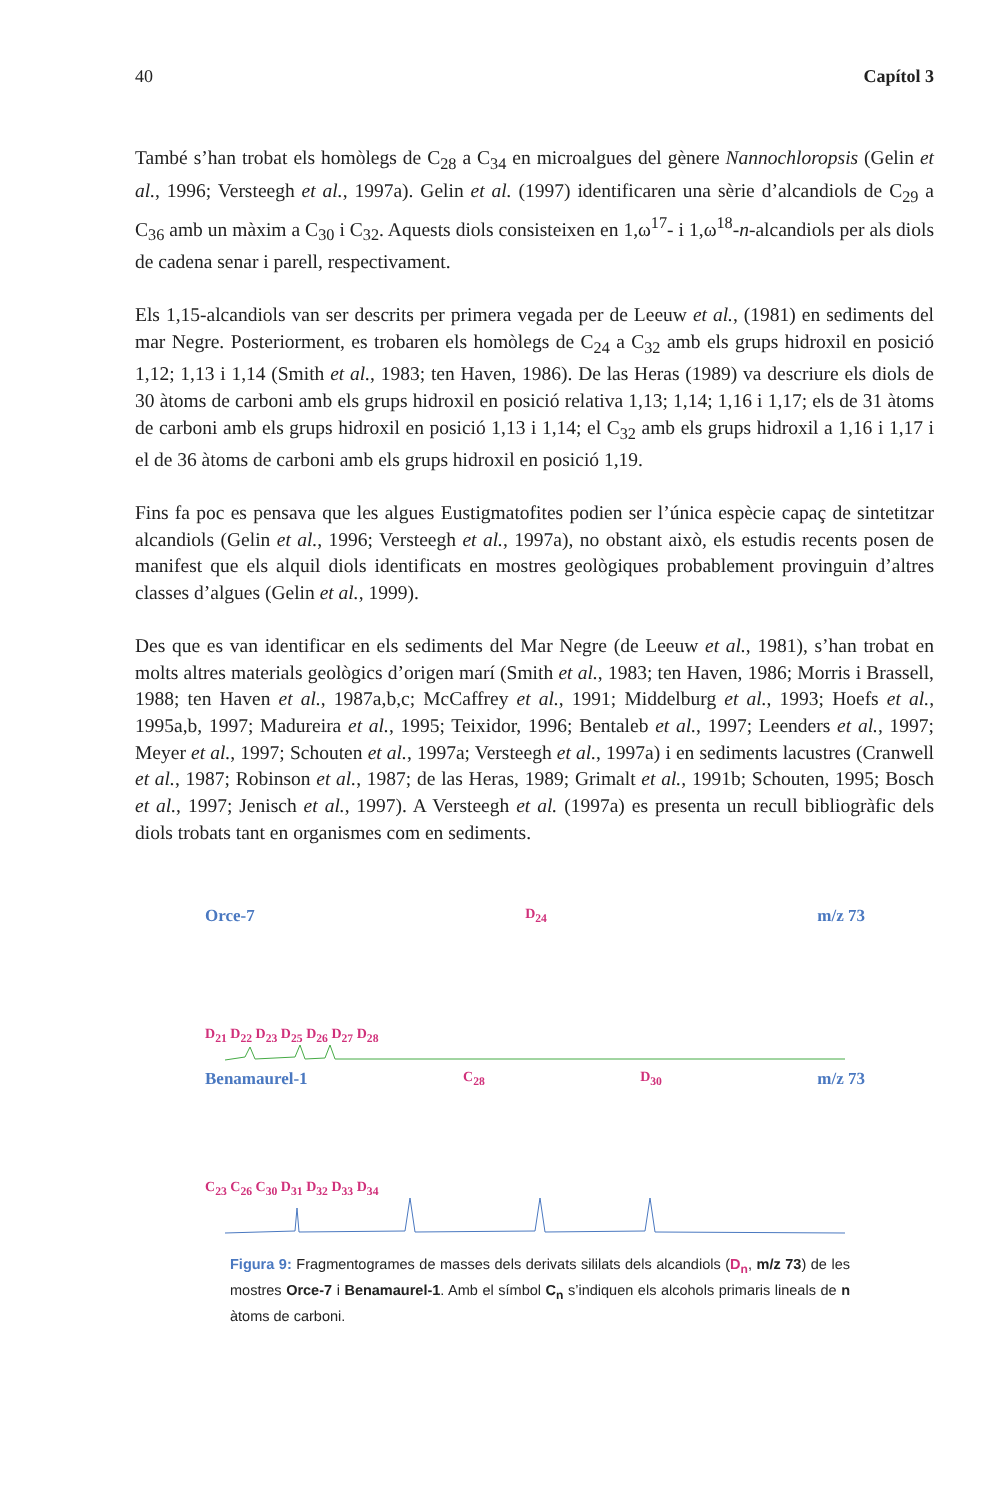40 Capítol 3
També s’han trobat els homòlegs de C<sub>28</sub> a C<sub>34</sub> en microalgues del gènere Nannochloropsis (Gelin et al., 1996; Versteegh et al., 1997a). Gelin et al. (1997) identificaren una sèrie d’alcandiols de C<sub>29</sub> a C<sub>36</sub> amb un màxim a C<sub>30</sub> i C<sub>32</sub>. Aquests diols consisteixen en 1,ω<sup>17</sup>- i 1,ω<sup>18</sup>-n-alcandiols per als diols de cadena senar i parell, respectivament.
Els 1,15-alcandiols van ser descrits per primera vegada per de Leeuw et al., (1981) en sediments del mar Negre. Posteriorment, es trobaren els homòlegs de C<sub>24</sub> a C<sub>32</sub> amb els grups hidroxil en posició 1,12; 1,13 i 1,14 (Smith et al., 1983; ten Haven, 1986). De las Heras (1989) va descriure els diols de 30 àtoms de carboni amb els grups hidroxil en posició relativa 1,13; 1,14; 1,16 i 1,17; els de 31 àtoms de carboni amb els grups hidroxil en posició 1,13 i 1,14; el C<sub>32</sub> amb els grups hidroxil a 1,16 i 1,17 i el de 36 àtoms de carboni amb els grups hidroxil en posició 1,19.
Fins fa poc es pensava que les algues Eustigmatofites podien ser l’única espècie capaç de sintetitzar alcandiols (Gelin et al., 1996; Versteegh et al., 1997a), no obstant això, els estudis recents posen de manifest que els alquil diols identificats en mostres geològiques probablement provinguin d’altres classes d’algues (Gelin et al., 1999).
Des que es van identificar en els sediments del Mar Negre (de Leeuw et al., 1981), s’han trobat en molts altres materials geològics d’origen marí (Smith et al., 1983; ten Haven, 1986; Morris i Brassell, 1988; ten Haven et al., 1987a,b,c; McCaffrey et al., 1991; Middelburg et al., 1993; Hoefs et al., 1995a,b, 1997; Madureira et al., 1995; Teixidor, 1996; Bentaleb et al., 1997; Leenders et al., 1997; Meyer et al., 1997; Schouten et al., 1997a; Versteegh et al., 1997a) i en sediments lacustres (Cranwell et al., 1987; Robinson et al., 1987; de las Heras, 1989; Grimalt et al., 1991b; Schouten, 1995; Bosch et al., 1997; Jenisch et al., 1997). A Versteegh et al. (1997a) es presenta un recull bibliogràfic dels diols trobats tant en organismes com en sediments.
Orce-7 D<sub>24</sub> m/z 73
D<sub>21</sub> D<sub>22</sub> D<sub>23</sub> D<sub>25</sub> D<sub>26</sub> D<sub>27</sub> D<sub>28</sub>
Benamaurel-1 C<sub>28</sub> D<sub>30</sub> m/z 73
C<sub>23</sub> C<sub>26</sub> C<sub>30</sub> D<sub>31</sub> D<sub>32</sub> D<sub>33</sub> D<sub>34</sub>
Figura 9: Fragmentogrames de masses dels derivats sililats dels alcandiols (D<sub>n</sub>, m/z 73) de les mostres Orce-7 i Benamaurel-1. Amb el símbol C<sub>n</sub> s’indiquen els alcohols primaris lineals de n àtoms de carboni.